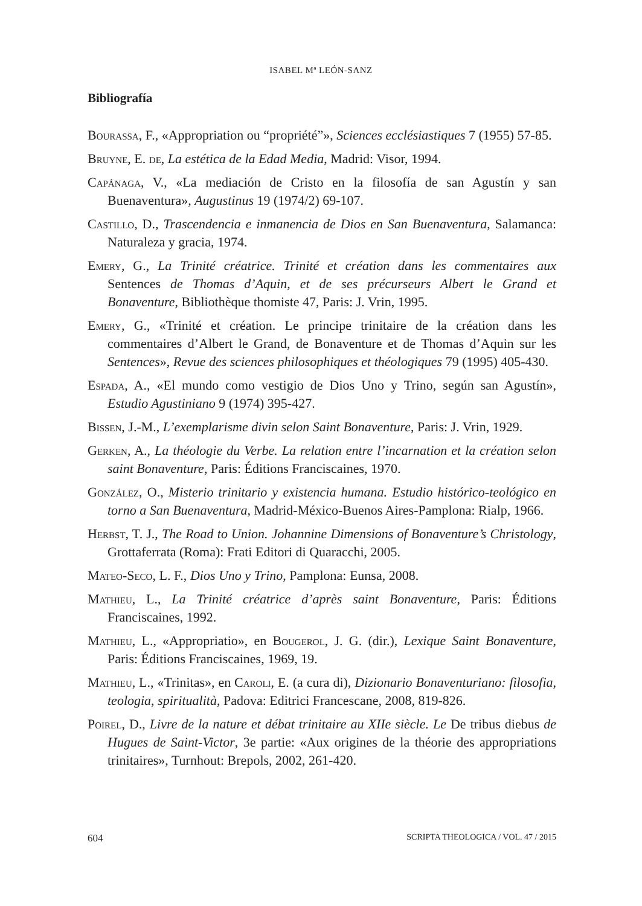ISABEL Mª LEÓN-SANZ
Bibliografía
Bourassa, F., «Appropriation ou “propriété”», Sciences ecclésiastiques 7 (1955) 57-85.
Bruyne, E. de, La estética de la Edad Media, Madrid: Visor, 1994.
Capánaga, V., «La mediación de Cristo en la filosofía de san Agustín y san Buenaventura», Augustinus 19 (1974/2) 69-107.
Castillo, D., Trascendencia e inmanencia de Dios en San Buenaventura, Salamanca: Naturaleza y gracia, 1974.
Emery, G., La Trinité créatrice. Trinité et création dans les commentaires aux Sentences de Thomas d’Aquin, et de ses précurseurs Albert le Grand et Bonaventure, Bibliothèque thomiste 47, Paris: J. Vrin, 1995.
Emery, G., «Trinité et création. Le principe trinitaire de la création dans les commentaires d’Albert le Grand, de Bonaventure et de Thomas d’Aquin sur les Sentences», Revue des sciences philosophiques et théologiques 79 (1995) 405-430.
Espada, A., «El mundo como vestigio de Dios Uno y Trino, según san Agustín», Estudio Agustiniano 9 (1974) 395-427.
Bissen, J.-M., L’exemplarisme divin selon Saint Bonaventure, Paris: J. Vrin, 1929.
Gerken, A., La théologie du Verbe. La relation entre l’incarnation et la création selon saint Bonaventure, Paris: Éditions Franciscaines, 1970.
González, O., Misterio trinitario y existencia humana. Estudio histórico-teológico en torno a San Buenaventura, Madrid-México-Buenos Aires-Pamplona: Rialp, 1966.
Herbst, T. J., The Road to Union. Johannine Dimensions of Bonaventure’s Christology, Grottaferrata (Roma): Frati Editori di Quaracchi, 2005.
Mateo-Seco, L. F., Dios Uno y Trino, Pamplona: Eunsa, 2008.
Mathieu, L., La Trinité créatrice d’après saint Bonaventure, Paris: Éditions Franciscaines, 1992.
Mathieu, L., «Appropriatio», en Bougerol, J. G. (dir.), Lexique Saint Bonaventure, Paris: Éditions Franciscaines, 1969, 19.
Mathieu, L., «Trinitas», en Caroli, E. (a cura di), Dizionario Bonaventuriano: filosofia, teologia, spiritualità, Padova: Editrici Francescane, 2008, 819-826.
Poirel, D., Livre de la nature et débat trinitaire au XIIe siècle. Le De tribus diebus de Hugues de Saint-Victor, 3e partie: «Aux origines de la théorie des appropriations trinitaires», Turnhout: Brepols, 2002, 261-420.
604 SCRIPTA THEOLOGICA / VOL. 47 / 2015